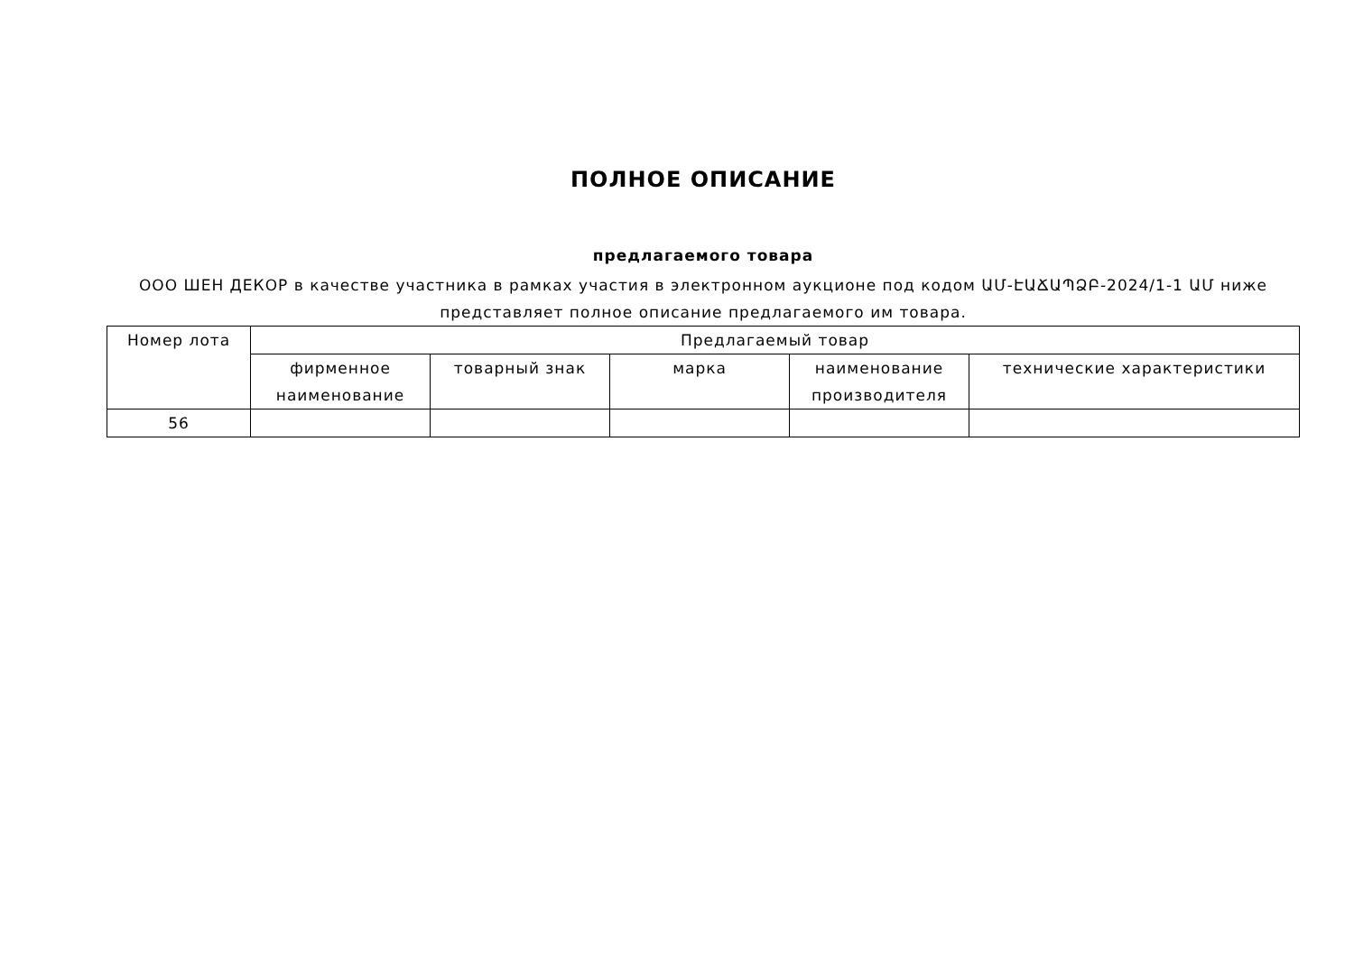ПОЛНОЕ ОПИСАНИЕ
предлагаемого товара
ООО ШЕН ДЕКОР в качестве участника в рамках участия в электронном аукционе под кодом ԱՄ-ԷԱՃԱՊՁԲ-2024/1-1 ԱՄ ниже представляет полное описание предлагаемого им товара.
| Номер лота | Предлагаемый товар | | | | |
| --- | --- | --- | --- | --- | --- |
| | фирменное наименование | товарный знак | марка | наименование производителя | технические характеристики |
| 56 | | | | | |